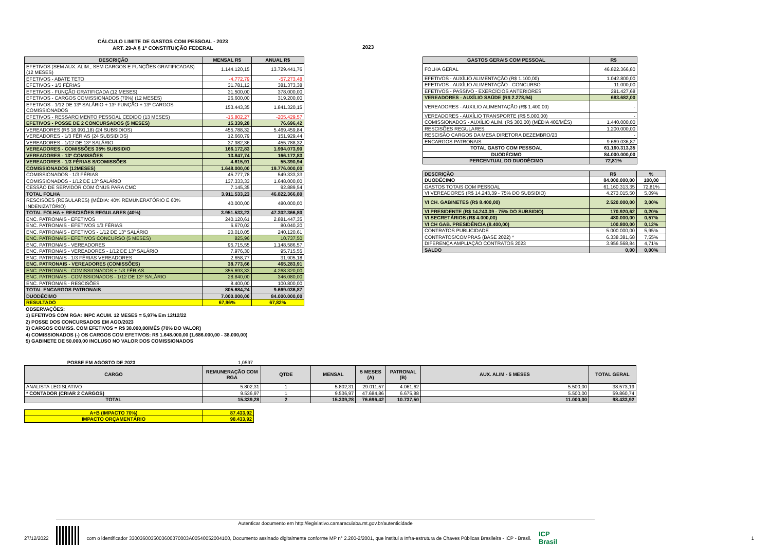CÁLCULO LIMITE DE GASTOS COM PESSOAL - 2023
ART. 29-A § 1º CONSTITUIÇÃO FEDERAL
2023
| DESCRIÇÃO | MENSAL R$ | ANUAL R$ |
| --- | --- | --- |
| EFETIVOS (SEM AUX. ALIM., SEM CARGOS E FUNÇÕES GRATIFICADAS) (12 MESES) | 1.144.120,15 | 13.729.441,76 |
| EFETIVOS - ABATE TETO | -4.772,79 | -57.273,48 |
| EFETIVOS - 1/3 FÉRIAS | 31.781,12 | 381.373,38 |
| EFETIVOS - FUNÇÃO GRATIFICADA (12 MESES) | 31.500,00 | 378.000,00 |
| EFETIVOS - CARGOS COMISSIONADOS (70%) (12 MESES) | 26.600,00 | 319.200,00 |
| EFETIVOS - 1/12 DE 13º SALÁRIO + 13º FUNÇÃO + 13º CARGOS COMISSIONADOS | 153.443,35 | 1.841.320,15 |
| EFETIVOS - RESSARCIMENTO PESSOAL CEDIDO (13 MESES) | -15.802,27 | -205.429,57 |
| EFETIVOS - POSSE DE 2 CONCURSADOS (5 MESES) | 15.339,28 | 76.696,42 |
| VEREADORES (R$ 18.991,18) (24 SUBSIDIOS) | 455.788,32 | 5.469.459,84 |
| VEREADORES - 1/3 FÉRIAS (24 SUBSIDIOS) | 12.660,79 | 151.929,44 |
| VEREADORES - 1/12 DE 13º SALÁRIO | 37.982,36 | 455.788,32 |
| VEREADORES - COMISSÕES 35% SUBSIDIO | 166.172,83 | 1.994.073,90 |
| VEREADORES - 13º COMISSÕES | 13.847,74 | 166.172,83 |
| VEREADORES - 1/3 FÉRIAS S/COMISSÕES | 4.615,91 | 55.390,94 |
| COMISSIONADOS (12MESES) | 1.648.000,00 | 19.776.000,00 |
| COMISSIONADOS - 1/3 FÉRIAS | 45.777,78 | 549.333,33 |
| COMISSIONADOS - 1/12 DE 13º SALÁRIO | 137.333,33 | 1.648.000,00 |
| CESSÃO DE SERVIDOR COM ÔNUS PARA CMC | 7.145,35 | 92.889,54 |
| TOTAL FOLHA | 3.911.533,23 | 46.822.366,80 |
| RESCISÕES (REGULARES) (MÉDIA: 40% REMUNERATÓRIO E 60% INDENIZATÓRIO) | 40.000,00 | 480.000,00 |
| TOTAL FOLHA + RESCISÕES REGULARES (40%) | 3.951.533,23 | 47.302.366,80 |
| ENC. PATRONAIS - EFETIVOS | 240.120,61 | 2.881.447,35 |
| ENC. PATRONAIS - EFETIVOS 1/3 FÉRIAS | 6.670,02 | 80.040,20 |
| ENC. PATRONAIS - EFETIVOS - 1/12 DE 13º SALÁRIO | 20.010,05 | 240.120,61 |
| ENC. PATRONAIS - EFETIVOS CONCURSO (5 MESES) | 825,96 | 10.737,50 |
| ENC. PATRONAIS - VEREADORES | 95.715,55 | 1.148.586,57 |
| ENC. PATRONAIS - VEREADORES - 1/12 DE 13º SALÁRIO | 7.976,30 | 95.715,55 |
| ENC. PATRONAIS - 1/3 FÉRIAS VEREADORES | 2.658,77 | 31.905,18 |
| ENC. PATRONAIS - VEREADORES (COMISSÕES) | 38.773,66 | 465.283,91 |
| ENC. PATRONAIS - COMISSIONADOS + 1/3 FÉRIAS | 355.693,33 | 4.268.320,00 |
| ENC. PATRONAIS - COMISSIONADOS - 1/12 DE 13º SALÁRIO | 28.840,00 | 346.080,00 |
| ENC. PATRONAIS - RESCISÕES | 8.400,00 | 100.800,00 |
| TOTAL ENCARGOS PATRONAIS | 805.684,24 | 9.669.036,87 |
| DUODÉCIMO | 7.000.000,00 | 84.000.000,00 |
| RESULTADO | 67,96% | 67,82% |
OBSERVAÇÕES:
1) EFETIVOS COM RGA: INPC ACUM. 12 MESES = 5,97% Em 12/12/22
2) POSSE DOS CONCURSADOS EM AGO/2023
3) CARGOS COMISS. COM EFETIVOS = R$ 38.000,00/MÊS (70% DO VALOR)
4) COMISSIONADOS (-) OS CARGOS COM EFETIVOS: R$ 1.648.000,00 (1.686.000,00 - 38.000,00)
5) GABINETE DE 50.000,00 INCLUSO NO VALOR DOS COMISSIONADOS
| GASTOS GERAIS COM PESSOAL | R$ |
| --- | --- |
| FOLHA GERAL | 46.822.366,80 |
| EFETIVOS - AUXÍLIO ALIMENTAÇÃO (R$ 1.100,00) | 1.042.800,00 |
| EFETIVOS - AUXÍLIO ALIMENTAÇÃO - CONCURSO | 11.000,00 |
| EFETIVOS - PASSIVO - EXERCÍCIOS ANTERIORES | 291.427,68 |
| VEREADORES - AUXÍLIO SAÚDE (R$ 2.278,94) | 683.682,00 |
| VEREADORES - AUXILIO ALIMENTAÇÃO (R$ 1.400,00) | - |
| VEREADORES - AUXÍLIO TRANSPORTE (R$ 5.000,00) | - |
| COMISSIONADOS - AUXÍLIO ALIM. (R$ 300,00) (MÉDIA 400/MÊS) | 1.440.000,00 |
| RESCISÕES REGULARES | 1.200.000,00 |
| RESCISÃO CARGOS DA MESA DIRETORA DEZEMBRO/23 | - |
| ENCARGOS PATRONAIS | 9.669.036,87 |
| TOTAL GASTO COM PESSOAL | 61.160.313,35 |
| DUODÉCIMO | 84.000.000,00 |
| PERCENTUAL DO DUODÉCIMO | 72,81% |
| DESCRIÇÃO | R$ | % |
| --- | --- | --- |
| DUODÉCIMO | 84.000.000,00 | 100,00 |
| GASTOS TOTAIS COM PESSOAL | 61.160.313,35 | 72,81% |
| VI VEREADORES (R$ 14.243,39 - 75% DO SUBSIDIO) | 4.273.015,50 | 5,09% |
| VI CH. GABINETES (R$ 8.400,00) | 2.520.000,00 | 3,00% |
| VI PRESIDENTE (R$ 14.243,39 - 75% DO SUBSIDIO) | 170.920,62 | 0,20% |
| VI SECRETÁRIOS (R$ 4.000,00) | 480.000,00 | 0,57% |
| VI CH GAB. PRESIDÊNCIA (8.400,00) | 100.800,00 | 0,12% |
| CONTRATOS PUBLICIDADE | 5.000.000,00 | 5,95% |
| CONTRATOS/COMPRAS (BASE 2022) * | 6.338.381,68 | 7,55% |
| DIFERENÇA AMPLIAÇÃO CONTRATOS 2023 | 3.956.568,84 | 4,71% |
| SALDO | 0,00 | 0,00% |
POSSE EM AGOSTO DE 2023 1,0597
| CARGO | REMUNERAÇÃO COM RGA | QTDE | MENSAL | 5 MESES (A) | PATRONAL (B) | AUX. ALIM - 5 MESES | TOTAL GERAL |
| --- | --- | --- | --- | --- | --- | --- | --- |
| ANALISTA LEGISLATIVO | 5.802,31 | 1 | 5.802,31 | 29.011,57 | 4.061,62 | 5.500,00 | 38.573,19 |
| * CONTADOR (CRIAR 2 CARGOS) | 9.536,97 | 1 | 9.536,97 | 47.684,86 | 6.675,88 | 5.500,00 | 59.860,74 |
| TOTAL | 15.339,28 | 2 | 15.339,28 | 76.696,42 | 10.737,50 | 11.000,00 | 98.433,92 |
| A+B (IMPACTO 70%) | 87.433,92 |
| IMPACTO ORÇAMENTÁRIO | 98.433,92 |
Autenticar documento em http://legislativo.camaracuiaba.mt.gov.br/autenticidade
27/12/2022 com o identificador 3300360035003600370003A00540052004100, Documento assinado digitalmente conforme MP n° 2.200-2/2001, que institui a Infra-estrutura de Chaves Públicas Brasileira - ICP - Brasil. ICP
Brasil 1